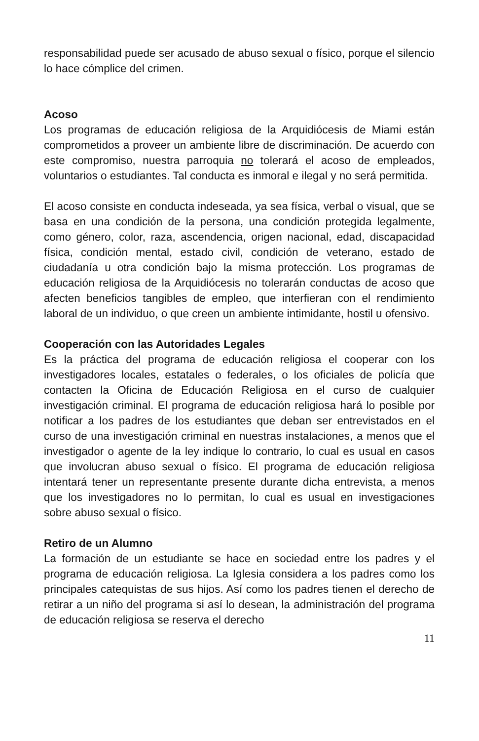responsabilidad puede ser acusado de abuso sexual o físico, porque el silencio lo hace cómplice del crimen.
Acoso
Los programas de educación religiosa de la Arquidiócesis de Miami están comprometidos a proveer un ambiente libre de discriminación. De acuerdo con este compromiso, nuestra parroquia no tolerará el acoso de empleados, voluntarios o estudiantes. Tal conducta es inmoral e ilegal y no será permitida.
El acoso consiste en conducta indeseada, ya sea física, verbal o visual, que se basa en una condición de la persona, una condición protegida legalmente, como género, color, raza, ascendencia, origen nacional, edad, discapacidad física, condición mental, estado civil, condición de veterano, estado de ciudadanía u otra condición bajo la misma protección. Los programas de educación religiosa de la Arquidiócesis no tolerarán conductas de acoso que afecten beneficios tangibles de empleo, que interfieran con el rendimiento laboral de un individuo, o que creen un ambiente intimidante, hostil u ofensivo.
Cooperación con las Autoridades Legales
Es la práctica del programa de educación religiosa el cooperar con los investigadores locales, estatales o federales, o los oficiales de policía que contacten la Oficina de Educación Religiosa en el curso de cualquier investigación criminal. El programa de educación religiosa hará lo posible por notificar a los padres de los estudiantes que deban ser entrevistados en el curso de una investigación criminal en nuestras instalaciones, a menos que el investigador o agente de la ley indique lo contrario, lo cual es usual en casos que involucran abuso sexual o físico. El programa de educación religiosa intentará tener un representante presente durante dicha entrevista, a menos que los investigadores no lo permitan, lo cual es usual en investigaciones sobre abuso sexual o físico.
Retiro de un Alumno
La formación de un estudiante se hace en sociedad entre los padres y el programa de educación religiosa. La Iglesia considera a los padres como los principales catequistas de sus hijos. Así como los padres tienen el derecho de retirar a un niño del programa si así lo desean, la administración del programa de educación religiosa se reserva el derecho
11